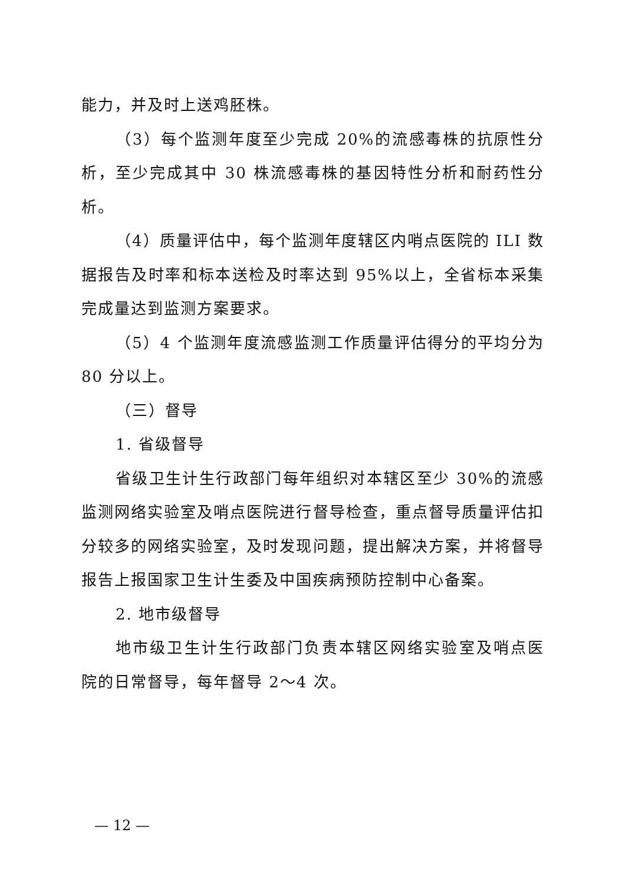能力，并及时上送鸡胚株。
（3）每个监测年度至少完成 20%的流感毒株的抗原性分析，至少完成其中 30 株流感毒株的基因特性分析和耐药性分析。
（4）质量评估中，每个监测年度辖区内哨点医院的 ILI 数据报告及时率和标本送检及时率达到 95%以上，全省标本采集完成量达到监测方案要求。
（5）4 个监测年度流感监测工作质量评估得分的平均分为 80 分以上。
（三）督导
1. 省级督导
省级卫生计生行政部门每年组织对本辖区至少 30%的流感监测网络实验室及哨点医院进行督导检查，重点督导质量评估扣分较多的网络实验室，及时发现问题，提出解决方案，并将督导报告上报国家卫生计生委及中国疾病预防控制中心备案。
2. 地市级督导
地市级卫生计生行政部门负责本辖区网络实验室及哨点医院的日常督导，每年督导 2～4 次。
— 12 —